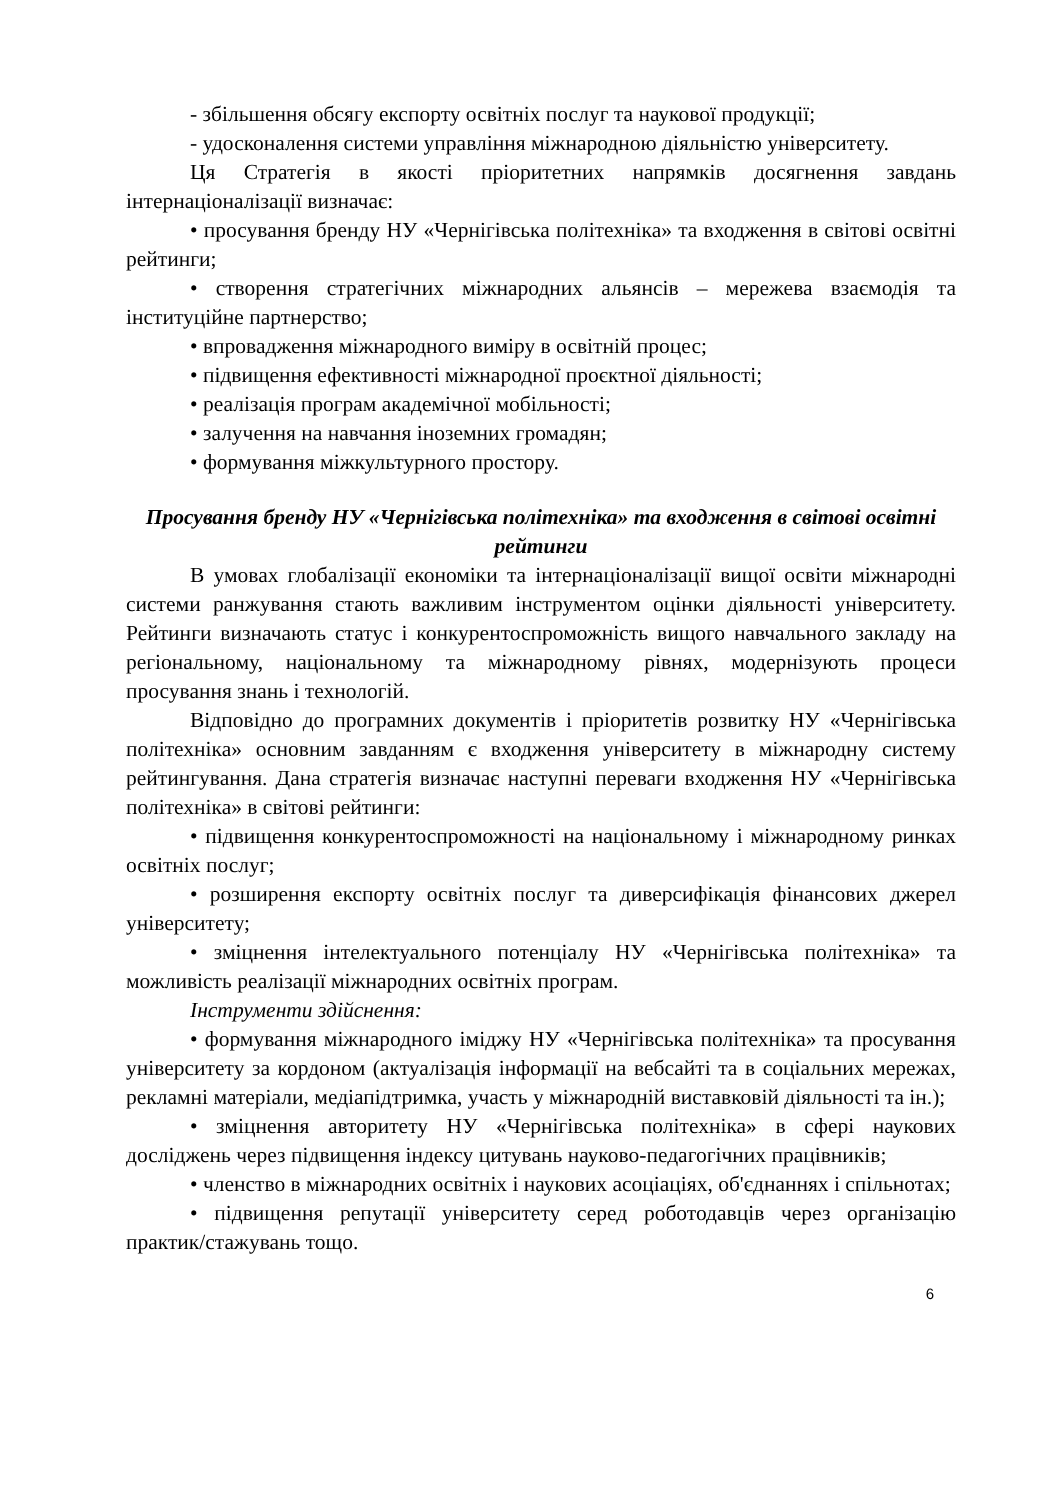- збільшення обсягу експорту освітніх послуг та наукової продукції;
- удосконалення системи управління міжнародною діяльністю університету.
Ця Стратегія в якості пріоритетних напрямків досягнення завдань інтернаціоналізації визначає:
• просування бренду НУ «Чернігівська політехніка» та входження в світові освітні рейтинги;
• створення стратегічних міжнародних альянсів – мережева взаємодія та інституційне партнерство;
• впровадження міжнародного виміру в освітній процес;
• підвищення ефективності міжнародної проєктної діяльності;
• реалізація програм академічної мобільності;
• залучення на навчання іноземних громадян;
• формування міжкультурного простору.
Просування бренду НУ «Чернігівська політехніка» та входження в світові освітні рейтинги
В умовах глобалізації економіки та інтернаціоналізації вищої освіти міжнародні системи ранжування стають важливим інструментом оцінки діяльності університету. Рейтинги визначають статус і конкурентоспроможність вищого навчального закладу на регіональному, національному та міжнародному рівнях, модернізують процеси просування знань і технологій.
Відповідно до програмних документів і пріоритетів розвитку НУ «Чернігівська політехніка» основним завданням є входження університету в міжнародну систему рейтингування. Дана стратегія визначає наступні переваги входження НУ «Чернігівська політехніка» в світові рейтинги:
• підвищення конкурентоспроможності на національному і міжнародному ринках освітніх послуг;
• розширення експорту освітніх послуг та диверсифікація фінансових джерел університету;
• зміцнення інтелектуального потенціалу НУ «Чернігівська політехніка» та можливість реалізації міжнародних освітніх програм.
Інструменти здійснення:
• формування міжнародного іміджу НУ «Чернігівська політехніка» та просування університету за кордоном (актуалізація інформації на вебсайті та в соціальних мережах, рекламні матеріали, медіапідтримка, участь у міжнародній виставковій діяльності та ін.);
• зміцнення авторитету НУ «Чернігівська політехніка» в сфері наукових досліджень через підвищення індексу цитувань науково-педагогічних працівників;
• членство в міжнародних освітніх і наукових асоціаціях, об'єднаннях і спільнотах;
• підвищення репутації університету серед роботодавців через організацію практик/стажувань тощо.
6